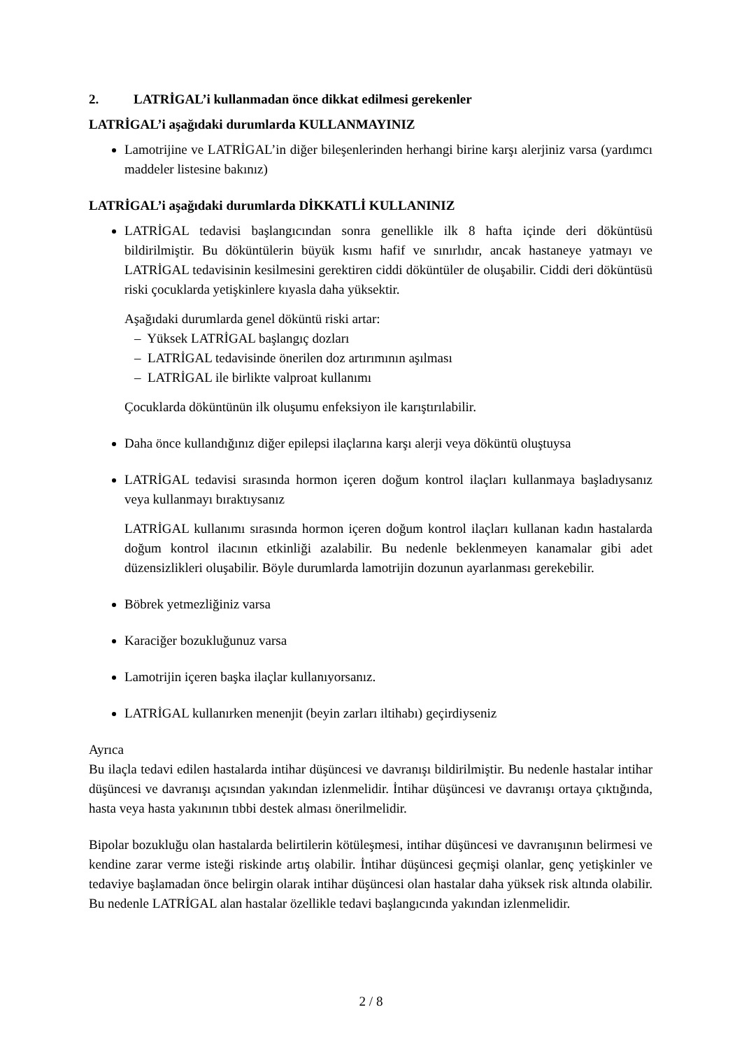2. LATRİGAL’i kullanmadan önce dikkat edilmesi gerekenler
LATRİGAL’i aşağıdaki durumlarda KULLANMAYINIZ
Lamotrijine ve LATRİGAL’in diğer bileşenlerinden herhangi birine karşı alerjiniz varsa (yardımcı maddeler listesine bakınız)
LATRİGAL’i aşağıdaki durumlarda DİKKATLİ KULLANINIZ
LATRİGAL tedavisi başlangıcından sonra genellikle ilk 8 hafta içinde deri döküntüsü bildirilmiştir. Bu döküntülerin büyük kısmı hafif ve sınırlıdır, ancak hastaneye yatmayı ve LATRİGAL tedavisinin kesilmesini gerektiren ciddi döküntüler de oluşabilir. Ciddi deri döküntüsü riski çocuklarda yetişkinlere kıyasla daha yüksektir.
Aşağıdaki durumlarda genel döküntü riski artar:
– Yüksek LATRİGAL başlangıç dozları
– LATRİGAL tedavisinde önerilen doz artırımının aşılması
– LATRİGAL ile birlikte valproat kullanımı
Çocuklarda döküntünün ilk oluşumu enfeksiyon ile karıştırılabilir.
Daha önce kullandığınız diğer epilepsi ilaçlarına karşı alerji veya döküntü oluştuysa
LATRİGAL tedavisi sırasında hormon içeren doğum kontrol ilaçları kullanmaya başladıysanız veya kullanmayı bıraktıysanız
LATRİGAL kullanımı sırasında hormon içeren doğum kontrol ilaçları kullanan kadın hastalarda doğum kontrol ilacının etkinliği azalabilir. Bu nedenle beklenmeyen kanamalar gibi adet düzensizlikleri oluşabilir. Böyle durumlarda lamotrijin dozunun ayarlanması gerekebilir.
Böbrek yetmezliğiniz varsa
Karaciğer bozukluğunuz varsa
Lamotrijin içeren başka ilaçlar kullanıyorsanız.
LATRİGAL kullanırken menenjit (beyin zarları iltihabı) geçirdiyseniz
Ayrıca
Bu ilaçla tedavi edilen hastalarda intihar düşüncesi ve davranışı bildirilmiştir. Bu nedenle hastalar intihar düşüncesi ve davranışı açısından yakından izlenmelidir. İntihar düşüncesi ve davranışı ortaya çıktığında, hasta veya hasta yakınının tıbbi destek alması önerilmelidir.
Bipolar bozukluğu olan hastalarda belirtilerin kötüleşmesi, intihar düşüncesi ve davranışının belirmesi ve kendine zarar verme isteği riskinde artış olabilir. İntihar düşüncesi geçmişi olanlar, genç yetişkinler ve tedaviye başlamadan önce belirgin olarak intihar düşüncesi olan hastalar daha yüksek risk altında olabilir. Bu nedenle LATRİGAL alan hastalar özellikle tedavi başlangıcında yakından izlenmelidir.
2 / 8